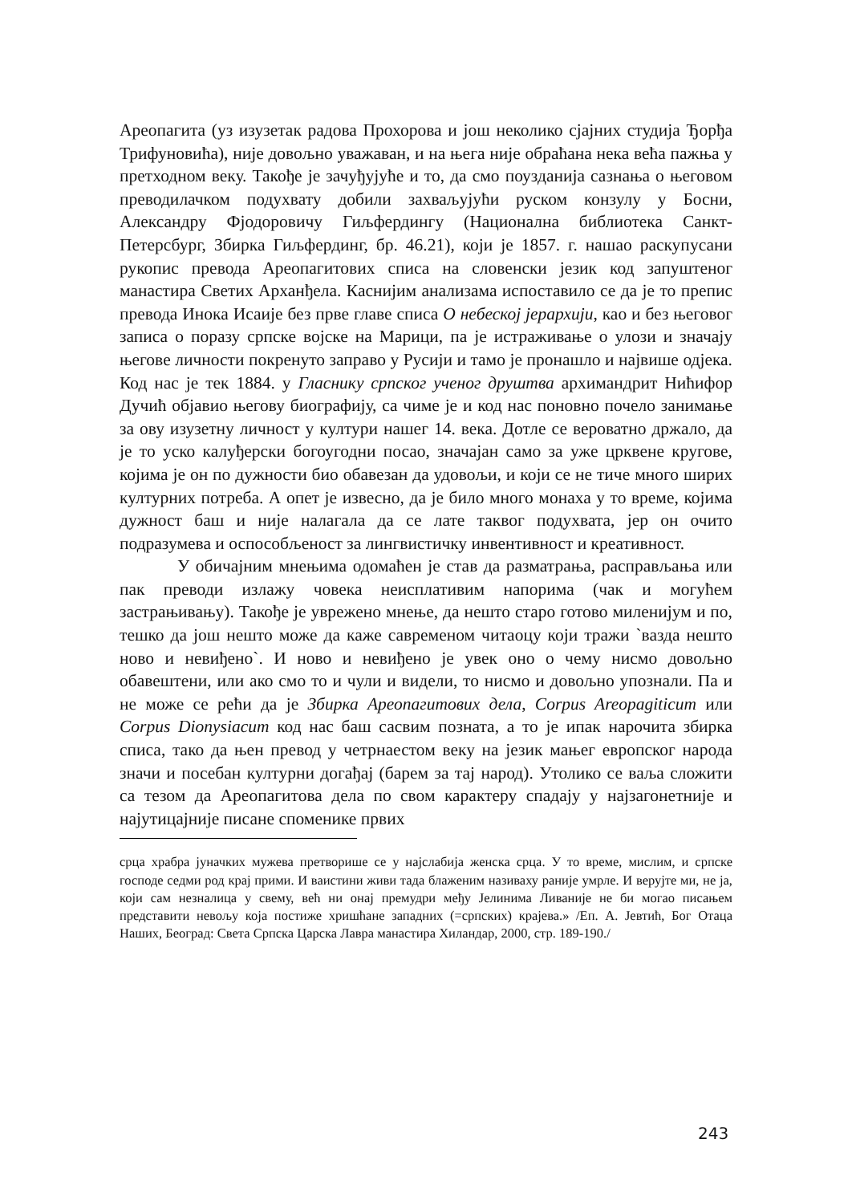Ареопагита (уз изузетак радова Прохорова и још неколико сјајних студија Ђорђа Трифуновића), није довољно уважаван, и на њега није обраћана нека већа пажња у претходном веку. Такође је зачуђујуће и то, да смо поузданија сазнања о његовом преводилачком подухвату добили захваљујући руском конзулу у Босни, Александру Фјодоровичу Гиљфердингу (Национална библиотека Санкт-Петерсбург, Збирка Гиљфердинг, бр. 46.21), који је 1857. г. нашао раскупусани рукопис превода Ареопагитових списа на словенски језик код запуштеног манастира Светих Арханђела. Каснијим анализама испоставило се да је то препис превода Инока Исаије без прве главе списа О небеској јерархији, као и без његовог записа о поразу српске војске на Марици, па је истраживање о улози и значају његове личности покренуто заправо у Русији и тамо је пронашло и највише одјека. Код нас је тек 1884. у Гласнику српског ученог друштва архимандрит Нићифор Дучић објавио његову биографију, са чиме је и код нас поновно почело занимање за ову изузетну личност у култури нашег 14. века. Дотле се вероватно држало, да је то уско калуђерски богоугодни посао, значајан само за уже црквене кругове, којима је он по дужности био обавезан да удовољи, и који се не тиче много ширих културних потреба. А опет је извесно, да је било много монаха у то време, којима дужност баш и није налагала да се лате таквог подухвата, јер он очито подразумева и оспособљеност за лингвистичку инвентивност и креативност.
У обичајним мнењима одомаћен је став да разматрања, расправљања или пак преводи излажу човека неисплативим напорима (чак и могућем застрањивању). Такође је уврежено мнење, да нешто старо готово миленијум и по, тешко да још нешто може да каже савременом читаоцу који тражи `вазда нешто ново и невиђено`. И ново и невиђено је увек оно о чему нисмо довољно обавештени, или ако смо то и чули и видели, то нисмо и довољно упознали. Па и не може се рећи да је Збирка Ареопагитових дела, Corpus Areopagiticum или Corpus Dionysiacum код нас баш сасвим позната, а то је ипак нарочита збирка списа, тако да њен превод у четрнаестом веку на језик мањег европског народа значи и посебан културни догађај (барем за тај народ). Утолико се ваља сложити са тезом да Ареопагитова дела по свом карактеру спадају у најзагонетније и најутицајније писане споменике првих
срца храбра јуначких мужева претворише се у најслабија женска срца. У то време, мислим, и српске господе седми род крај прими. И ваистини живи тада блаженим називаху раније умрле. И верујте ми, не ја, који сам незналица у свему, већ ни онај премудри међу Јелинима Ливаније не би могао писањем представити невољу која постиже хришћане западних (=српских) крајева.» /Еп. А. Јевтић, Бог Отаца Наших, Београд: Света Српска Царска Лавра манастира Хиландар, 2000, стр. 189-190./
243